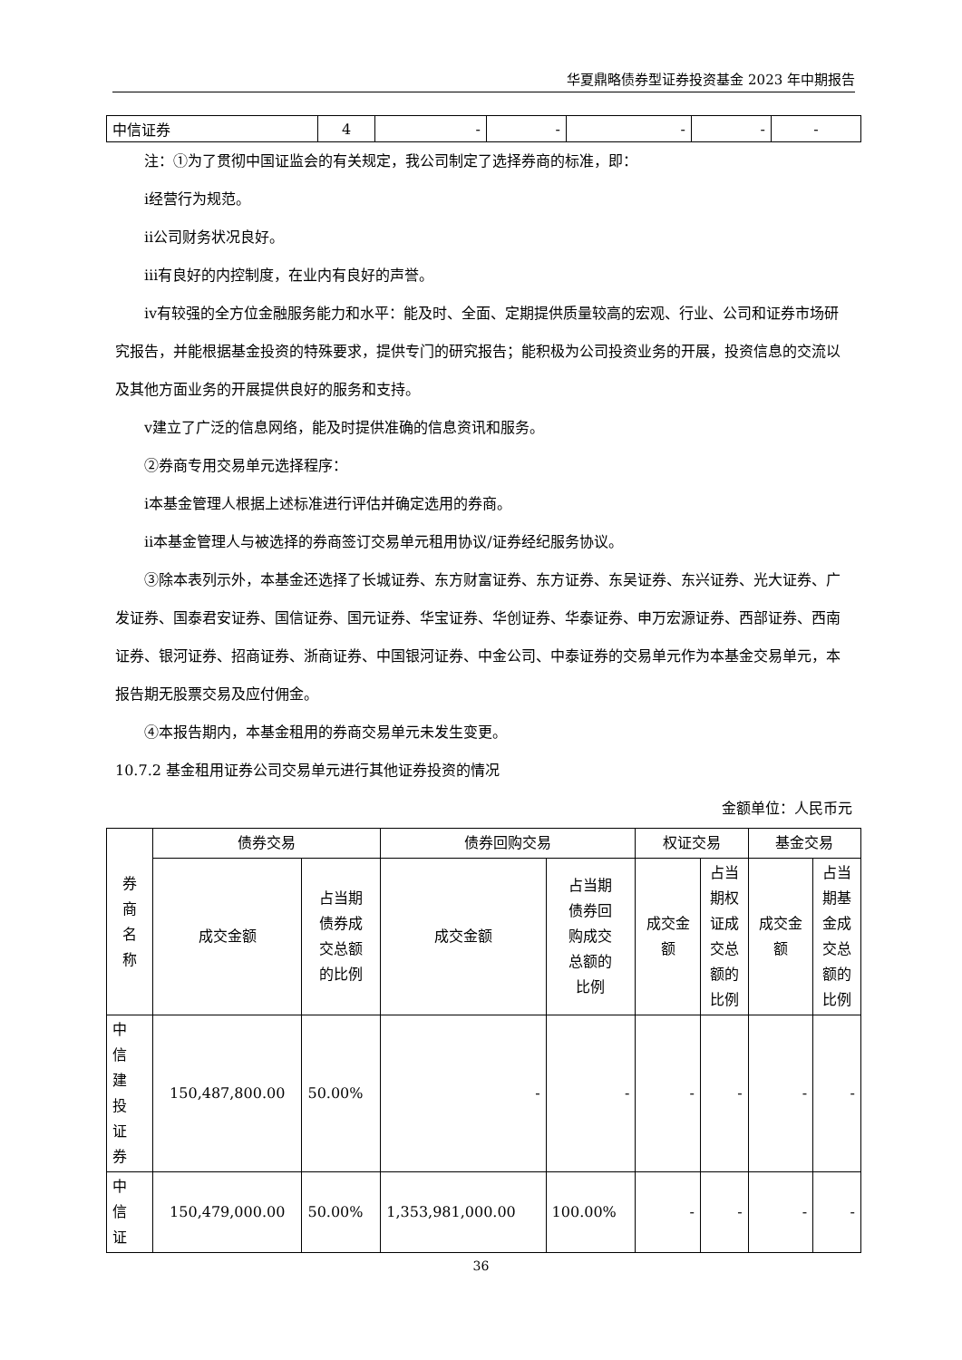华夏鼎略债券型证券投资基金 2023 年中期报告
| 中信证券 | 4 | - | - | - | - | - |
注：①为了贯彻中国证监会的有关规定，我公司制定了选择券商的标准，即：
ⅰ经营行为规范。
ⅱ公司财务状况良好。
ⅲ有良好的内控制度，在业内有良好的声誉。
ⅳ有较强的全方位金融服务能力和水平：能及时、全面、定期提供质量较高的宏观、行业、公司和证券市场研究报告，并能根据基金投资的特殊要求，提供专门的研究报告；能积极为公司投资业务的开展，投资信息的交流以及其他方面业务的开展提供良好的服务和支持。
ⅴ建立了广泛的信息网络，能及时提供准确的信息资讯和服务。
②券商专用交易单元选择程序：
ⅰ本基金管理人根据上述标准进行评估并确定选用的券商。
ⅱ本基金管理人与被选择的券商签订交易单元租用协议/证券经纪服务协议。
③除本表列示外，本基金还选择了长城证券、东方财富证券、东方证券、东吴证券、东兴证券、光大证券、广发证券、国泰君安证券、国信证券、国元证券、华宝证券、华创证券、华泰证券、申万宏源证券、西部证券、西南证券、银河证券、招商证券、浙商证券、中国银河证券、中金公司、中泰证券的交易单元作为本基金交易单元，本报告期无股票交易及应付佣金。
④本报告期内，本基金租用的券商交易单元未发生变更。
10.7.2 基金租用证券公司交易单元进行其他证券投资的情况
金额单位：人民币元
| 券 商 名 称 | 债券交易 | | 债券回购交易 | | 权证交易 | | 基金交易 | |
| --- | --- | --- | --- | --- | --- | --- | --- | --- |
| | 成交金额 | 占当期 债券成 交总额 的比例 | 成交金额 | 占当期 债券回 购成交 总额的 比例 | 成交金 额 | 占当 期权 证成 交总 额的 比例 | 成交金 额 | 占当 期基 金成 交总 额的 比例 |
| 中 信 建 投 证 券 | 150,487,800.00 | 50.00% | - | - | - | - | - | - |
| 中 信 证 | 150,479,000.00 | 50.00% | 1,353,981,000.00 | 100.00% | - | - | - | - |
36